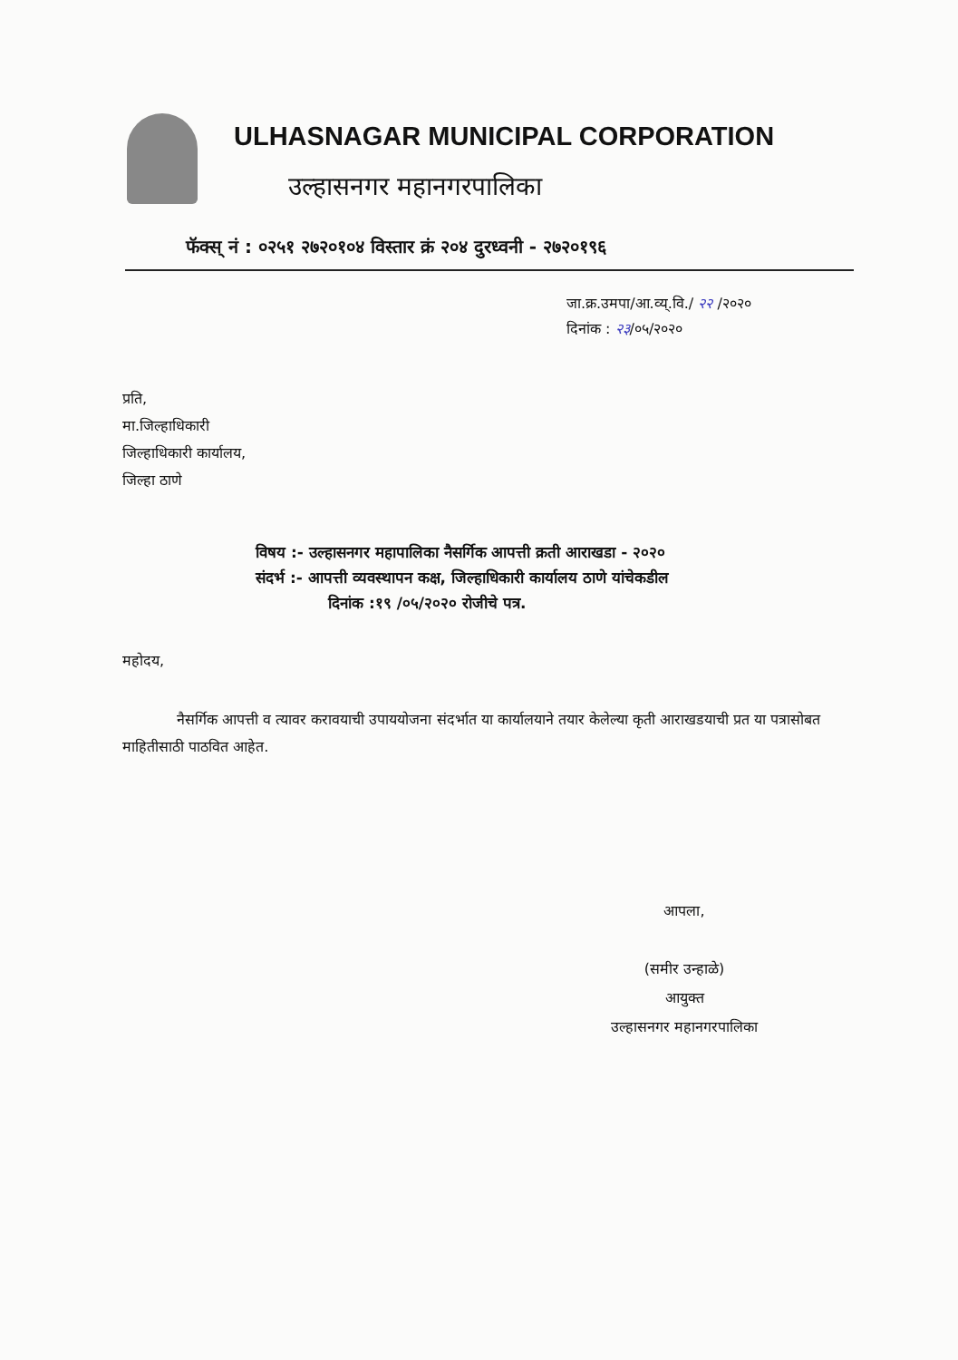ULHASNAGAR MUNICIPAL CORPORATION
उल्हासनगर महानगरपालिका
फॅक्स् नं : ०२५१ २७२०१०४ विस्तार क्रं २०४ दुरध्वनी - २७२०१९६
जा.क्र.उमपा/आ.व्य्.वि./ २२ /२०२०
दिनांक : २३/०५/२०२०
प्रति,
मा.जिल्हाधिकारी
जिल्हाधिकारी कार्यालय,
जिल्हा ठाणे
विषय :- उल्हासनगर महापालिका नैसर्गिक आपत्ती क्रती आराखडा - २०२०
संदर्भ :- आपत्ती व्यवस्थापन कक्ष, जिल्हाधिकारी कार्यालय ठाणे यांचेकडील
दिनांक :१९ /०५/२०२० रोजीचे पत्र.
महोदय,
नैसर्गिक आपत्ती व त्यावर करावयाची उपाययोजना संदर्भात या कार्यालयाने तयार केलेल्या कृती आराखडयाची प्रत या पत्रासोबत माहितीसाठी पाठवित आहेत.
आपला,
(समीर उन्हाळे)
आयुक्त
उल्हासनगर महानगरपालिका